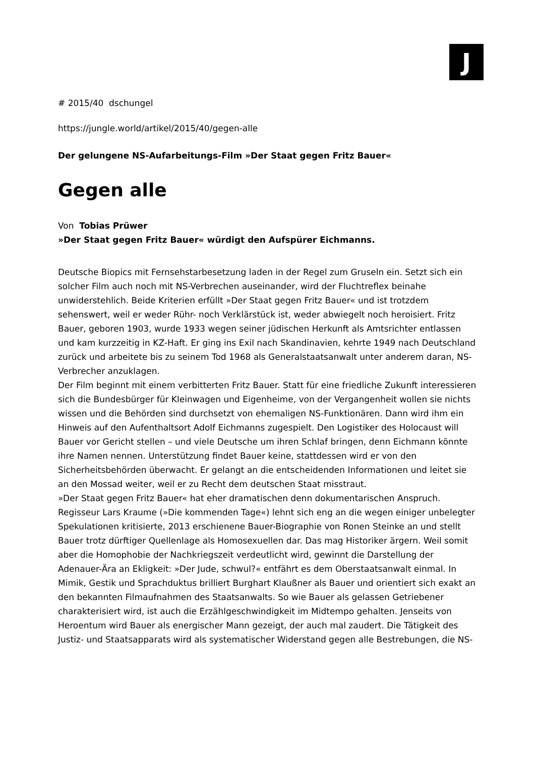J
# 2015/40 dschungel
https://jungle.world/artikel/2015/40/gegen-alle
Der gelungene NS-Aufarbeitungs-Film »Der Staat gegen Fritz Bauer«
Gegen alle
Von Tobias Prüwer
»Der Staat gegen Fritz Bauer« würdigt den Aufspürer Eichmanns.
Deutsche Biopics mit Fernsehstarbesetzung laden in der Regel zum Gruseln ein. Setzt sich ein solcher Film auch noch mit NS-Verbrechen auseinander, wird der Fluchtreflex beinahe unwiderstehlich. Beide Kriterien erfüllt »Der Staat gegen Fritz Bauer« und ist trotzdem sehenswert, weil er weder Rühr- noch Verklärstück ist, weder abwiegelt noch heroisiert. Fritz Bauer, geboren 1903, wurde 1933 wegen seiner jüdischen Herkunft als Amtsrichter entlassen und kam kurzzeitig in KZ-Haft. Er ging ins Exil nach Skandinavien, kehrte 1949 nach Deutschland zurück und arbeitete bis zu seinem Tod 1968 als Generalstaatsanwalt unter anderem daran, NS-Verbrecher anzuklagen.
Der Film beginnt mit einem verbitterten Fritz Bauer. Statt für eine friedliche Zukunft interessieren sich die Bundesbürger für Kleinwagen und Eigenheime, von der Vergangenheit wollen sie nichts wissen und die Behörden sind durchsetzt von ehemaligen NS-Funktionären. Dann wird ihm ein Hinweis auf den Aufenthaltsort Adolf Eichmanns zugespielt. Den Logistiker des Holocaust will Bauer vor Gericht stellen – und viele Deutsche um ihren Schlaf bringen, denn Eichmann könnte ihre Namen nennen. Unterstützung findet Bauer keine, stattdessen wird er von den Sicherheitsbehörden überwacht. Er gelangt an die entscheidenden Informationen und leitet sie an den Mossad weiter, weil er zu Recht dem deutschen Staat misstraut.
»Der Staat gegen Fritz Bauer« hat eher dramatischen denn dokumentarischen Anspruch. Regisseur Lars Kraume (»Die kommenden Tage«) lehnt sich eng an die wegen einiger unbelegter Spekulationen kritisierte, 2013 erschienene Bauer-Biographie von Ronen Steinke an und stellt Bauer trotz dürftiger Quellenlage als Homosexuellen dar. Das mag Historiker ärgern. Weil somit aber die Homophobie der Nachkriegszeit verdeutlicht wird, gewinnt die Darstellung der Adenauer-Ära an Ekligkeit: »Der Jude, schwul?« entfährt es dem Oberstaatsanwalt einmal. In Mimik, Gestik und Sprachduktus brilliert Burghart Klaußner als Bauer und orientiert sich exakt an den bekannten Filmaufnahmen des Staatsanwalts. So wie Bauer als gelassen Getriebener charakterisiert wird, ist auch die Erzählgeschwindigkeit im Midtempo gehalten. Jenseits von Heroentum wird Bauer als energischer Mann gezeigt, der auch mal zaudert. Die Tätigkeit des Justiz- und Staatsapparats wird als systematischer Widerstand gegen alle Bestrebungen, die NS-